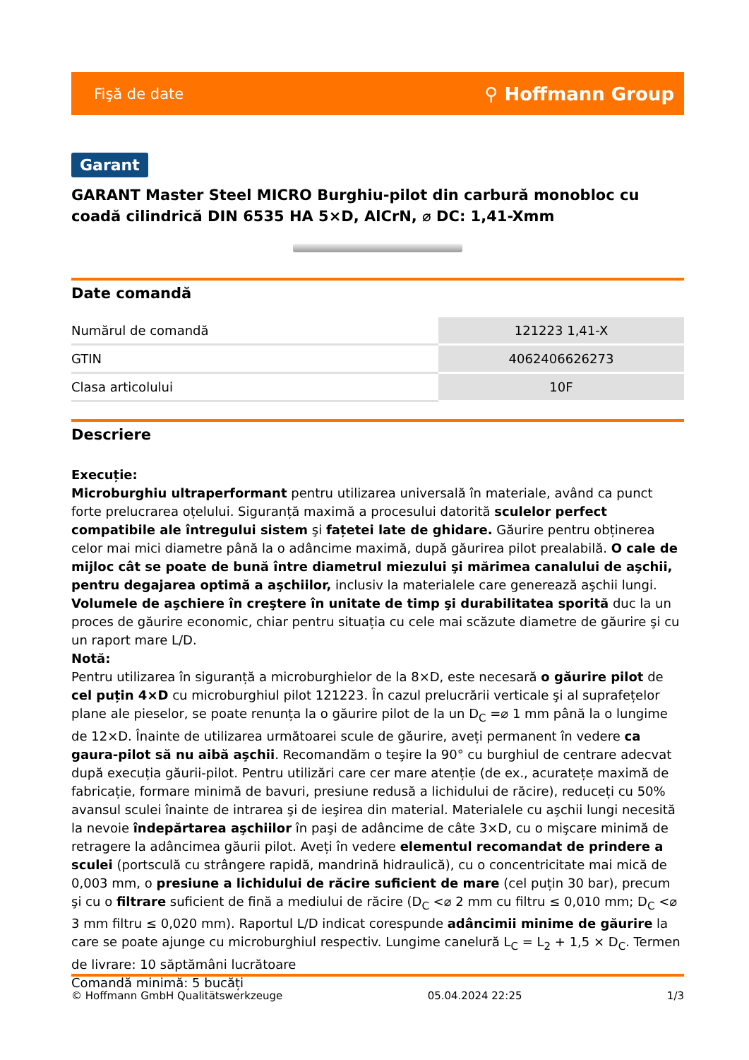Fişă de date ⚲ Hoffmann Group
Garant
GARANT Master Steel MICRO Burghiu-pilot din carbură monobloc cu coadă cilindrică DIN 6535 HA 5×D, AlCrN, ⌀ DC: 1,41-Xmm
Date comandă
| Numărul de comandă | 121223 1,41-X |
| GTIN | 4062406626273 |
| Clasa articolului | 10F |
Descriere
Execuție:
Microburghiu ultraperformant pentru utilizarea universală în materiale, având ca punct forte prelucrarea oțelului. Siguranță maximă a procesului datorită sculelor perfect compatibile ale întregului sistem şi fațetei late de ghidare. Găurire pentru obținerea celor mai mici diametre până la o adâncime maximă, după găurirea pilot prealabilă. O cale de mijloc cât se poate de bună între diametrul miezului şi mărimea canalului de aşchii, pentru degajarea optimă a aşchiilor, inclusiv la materialele care generează aşchii lungi. Volumele de aşchiere în creştere în unitate de timp şi durabilitatea sporită duc la un proces de găurire economic, chiar pentru situația cu cele mai scăzute diametre de găurire şi cu un raport mare L/D.
Notă:
Pentru utilizarea în siguranță a microburghielor de la 8×D, este necesară o găurire pilot de cel puțin 4×D cu microburghiul pilot 121223. În cazul prelucrării verticale şi al suprafețelor plane ale pieselor, se poate renunța la o găurire pilot de la un D<sub>C</sub> =⌀ 1 mm până la o lungime de 12×D. Înainte de utilizarea următoarei scule de găurire, aveți permanent în vedere ca gaura-pilot să nu aibă aşchii. Recomandăm o teşire la 90° cu burghiul de centrare adecvat după execuția găurii-pilot. Pentru utilizări care cer mare atenție (de ex., acuratețe maximă de fabricație, formare minimă de bavuri, presiune redusă a lichidului de răcire), reduceți cu 50% avansul sculei înainte de intrarea şi de ieşirea din material. Materialele cu aşchii lungi necesită la nevoie îndepărtarea aşchiilor în paşi de adâncime de câte 3×D, cu o mişcare minimă de retragere la adâncimea găurii pilot. Aveți în vedere elementul recomandat de prindere a sculei (portsculă cu strângere rapidă, mandrină hidraulică), cu o concentricitate mai mică de 0,003 mm, o presiune a lichidului de răcire suficient de mare (cel puțin 30 bar), precum şi cu o filtrare suficient de fină a mediului de răcire (D<sub>C</sub> <⌀ 2 mm cu filtru ≤ 0,010 mm; D<sub>C</sub> <⌀ 3 mm filtru ≤ 0,020 mm). Raportul L/D indicat corespunde adâncimii minime de găurire la care se poate ajunge cu microburghiul respectiv. Lungime canelură L<sub>C</sub> = L<sub>2</sub> + 1,5 × D<sub>C</sub>. Termen de livrare: 10 săptămâni lucrătoare
Comandă minimă: 5 bucăți
© Hoffmann GmbH Qualitätswerkzeuge 05.04.2024 22:25 1/3